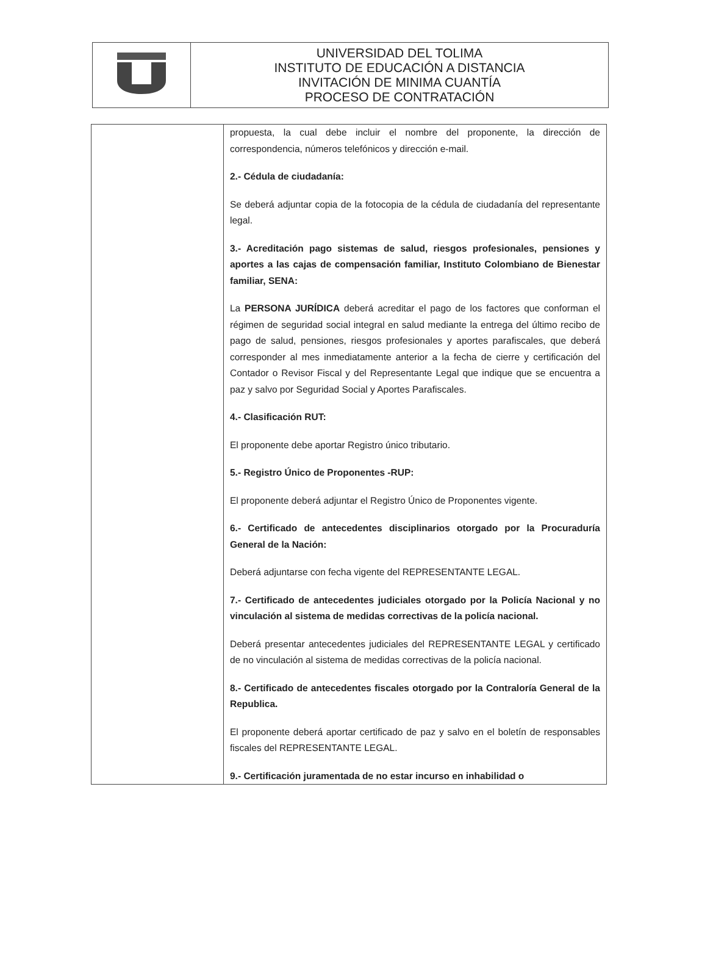| | UNIVERSIDAD DEL TOLIMA INSTITUTO DE EDUCACIÓN A DISTANCIA INVITACIÓN DE MINIMA CUANTÍA PROCESO DE CONTRATACIÓN |
| | propuesta, la cual debe incluir el nombre del proponente, la dirección de correspondencia, números telefónicos y dirección e-mail. 2.- Cédula de ciudadanía: Se deberá adjuntar copia de la fotocopia de la cédula de ciudadanía del representante legal. 3.- Acreditación pago sistemas de salud, riesgos profesionales, pensiones y aportes a las cajas de compensación familiar, Instituto Colombiano de Bienestar familiar, SENA: La PERSONA JURÍDICA deberá acreditar el pago de los factores que conforman el régimen de seguridad social integral en salud mediante la entrega del último recibo de pago de salud, pensiones, riesgos profesionales y aportes parafiscales, que deberá corresponder al mes inmediatamente anterior a la fecha de cierre y certificación del Contador o Revisor Fiscal y del Representante Legal que indique que se encuentra a paz y salvo por Seguridad Social y Aportes Parafiscales. 4.- Clasificación RUT: El proponente debe aportar Registro único tributario. 5.- Registro Único de Proponentes -RUP: El proponente deberá adjuntar el Registro Único de Proponentes vigente. 6.- Certificado de antecedentes disciplinarios otorgado por la Procuraduría General de la Nación: Deberá adjuntarse con fecha vigente del REPRESENTANTE LEGAL. 7.- Certificado de antecedentes judiciales otorgado por la Policía Nacional y no vinculación al sistema de medidas correctivas de la policía nacional. Deberá presentar antecedentes judiciales del REPRESENTANTE LEGAL y certificado de no vinculación al sistema de medidas correctivas de la policía nacional. 8.- Certificado de antecedentes fiscales otorgado por la Contraloría General de la Republica. El proponente deberá aportar certificado de paz y salvo en el boletín de responsables fiscales del REPRESENTANTE LEGAL. 9.- Certificación juramentada de no estar incurso en inhabilidad o |